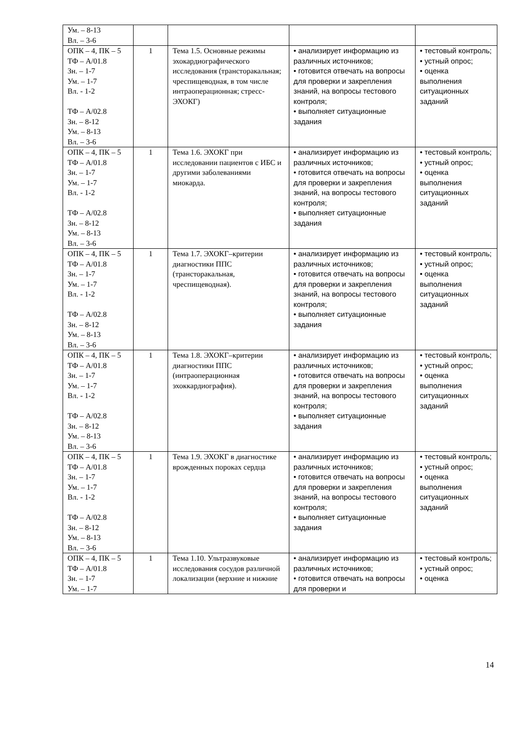| Ум. – 8-13 Вл. – 3-6 | | | | |
| ОПК – 4, ПК – 5 ТФ – А/01.8 Зн. – 1-7 Ум. – 1-7 Вл. - 1-2 ТФ – А/02.8 Зн. – 8-12 Ум. – 8-13 Вл. – 3-6 | 1 | Тема 1.5. Основные режимы эхокардиографического исследования (трансторакальная; чреспищеводная, в том числе интраоперационная; стресс-ЭХОКГ) | • анализирует информацию из различных источников; • готовится отвечать на вопросы для проверки и закрепления знаний, на вопросы тестового контроля; • выполняет ситуационные задания | • тестовый контроль; • устный опрос; • оценка выполнения ситуационных заданий |
| ОПК – 4, ПК – 5 ТФ – А/01.8 Зн. – 1-7 Ум. – 1-7 Вл. - 1-2 ТФ – А/02.8 Зн. – 8-12 Ум. – 8-13 Вл. – 3-6 | 1 | Тема 1.6. ЭХОКГ при исследовании пациентов с ИБС и другими заболеваниями миокарда. | • анализирует информацию из различных источников; • готовится отвечать на вопросы для проверки и закрепления знаний, на вопросы тестового контроля; • выполняет ситуационные задания | • тестовый контроль; • устный опрос; • оценка выполнения ситуационных заданий |
| ОПК – 4, ПК – 5 ТФ – А/01.8 Зн. – 1-7 Ум. – 1-7 Вл. - 1-2 ТФ – А/02.8 Зн. – 8-12 Ум. – 8-13 Вл. – 3-6 | 1 | Тема 1.7. ЭХОКГ–критерии диагностики ППС (трансторакальная, чреспищеводная). | • анализирует информацию из различных источников; • готовится отвечать на вопросы для проверки и закрепления знаний, на вопросы тестового контроля; • выполняет ситуационные задания | • тестовый контроль; • устный опрос; • оценка выполнения ситуационных заданий |
| ОПК – 4, ПК – 5 ТФ – А/01.8 Зн. – 1-7 Ум. – 1-7 Вл. - 1-2 ТФ – А/02.8 Зн. – 8-12 Ум. – 8-13 Вл. – 3-6 | 1 | Тема 1.8. ЭХОКГ–критерии диагностики ППС (интраоперационная эхоккардиография). | • анализирует информацию из различных источников; • готовится отвечать на вопросы для проверки и закрепления знаний, на вопросы тестового контроля; • выполняет ситуационные задания | • тестовый контроль; • устный опрос; • оценка выполнения ситуационных заданий |
| ОПК – 4, ПК – 5 ТФ – А/01.8 Зн. – 1-7 Ум. – 1-7 Вл. - 1-2 ТФ – А/02.8 Зн. – 8-12 Ум. – 8-13 Вл. – 3-6 | 1 | Тема 1.9. ЭХОКГ в диагностике врожденных пороках сердца | • анализирует информацию из различных источников; • готовится отвечать на вопросы для проверки и закрепления знаний, на вопросы тестового контроля; • выполняет ситуационные задания | • тестовый контроль; • устный опрос; • оценка выполнения ситуационных заданий |
| ОПК – 4, ПК – 5 ТФ – А/01.8 Зн. – 1-7 Ум. – 1-7 | 1 | Тема 1.10. Ультразвуковые исследования сосудов различной локализации (верхние и нижние | • анализирует информацию из различных источников; • готовится отвечать на вопросы для проверки и | • тестовый контроль; • устный опрос; • оценка |
14